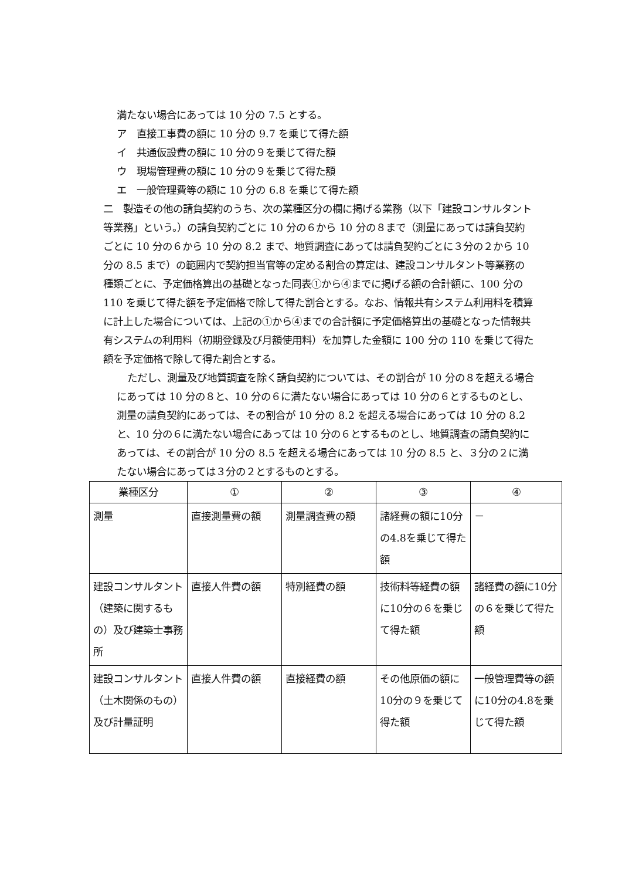満たない場合にあっては 10 分の 7.5 とする。
ア　直接工事費の額に 10 分の 9.7 を乗じて得た額
イ　共通仮設費の額に 10 分の９を乗じて得た額
ウ　現場管理費の額に 10 分の９を乗じて得た額
エ　一般管理費等の額に 10 分の 6.8 を乗じて得た額
二　製造その他の請負契約のうち、次の業種区分の欄に掲げる業務（以下「建設コンサルタント等業務」という。）の請負契約ごとに 10 分の６から 10 分の８まで（測量にあっては請負契約ごとに 10 分の６から 10 分の 8.2 まで、地質調査にあっては請負契約ごとに３分の２から 10 分の 8.5 まで）の範囲内で契約担当官等の定める割合の算定は、建設コンサルタント等業務の種類ごとに、予定価格算出の基礎となった同表①から④までに掲げる額の合計額に、100 分の 110 を乗じて得た額を予定価格で除して得た割合とする。なお、情報共有システム利用料を積算に計上した場合については、上記の①から④までの合計額に予定価格算出の基礎となった情報共有システムの利用料（初期登録及び月額使用料）を加算した金額に 100 分の 110 を乗じて得た額を予定価格で除して得た割合とする。
ただし、測量及び地質調査を除く請負契約については、その割合が 10 分の８を超える場合にあっては 10 分の８と、10 分の６に満たない場合にあっては 10 分の６とするものとし、測量の請負契約にあっては、その割合が 10 分の 8.2 を超える場合にあっては 10 分の 8.2 と、10 分の６に満たない場合にあっては 10 分の６とするものとし、地質調査の請負契約にあっては、その割合が 10 分の 8.5 を超える場合にあっては 10 分の 8.5 と、３分の２に満たない場合にあっては３分の２とするものとする。
| 業種区分 | ① | ② | ③ | ④ |
| 測量 | 直接測量費の額 | 測量調査費の額 | 諸経費の額に10分の4.8を乗じて得た額 | － |
| 建設コンサルタント（建築に関するもの）及び建築士事務所 | 直接人件費の額 | 特別経費の額 | 技術料等経費の額に10分の６を乗じて得た額 | 諸経費の額に10分の６を乗じて得た額 |
| 建設コンサルタント（土木関係のもの）及び計量証明 | 直接人件費の額 | 直接経費の額 | その他原価の額に10分の９を乗じて得た額 | 一般管理費等の額に10分の4.8を乗じて得た額 |